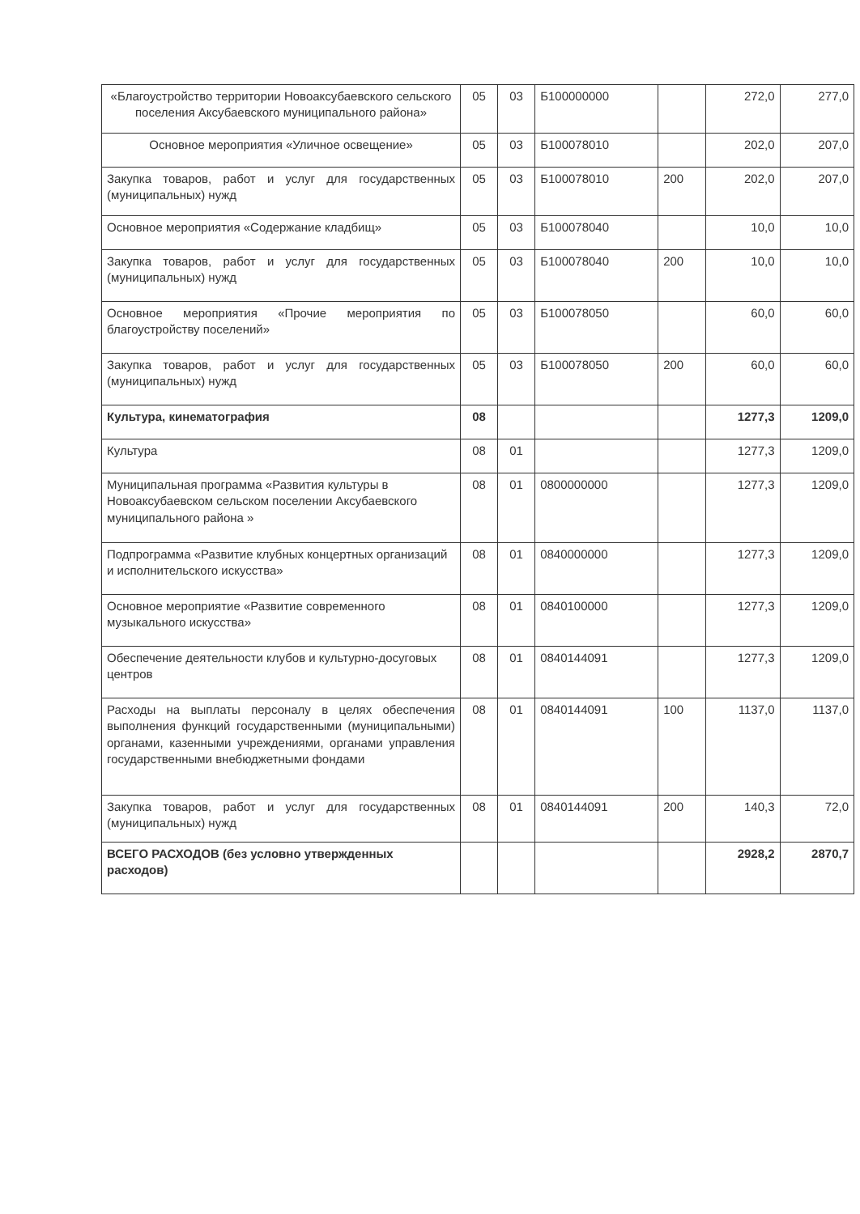| «Благоустройство территории Новоаксубаевского сельского поселения Аксубаевского муниципального района» | 05 | 03 | Б100000000 | | 272,0 | 277,0 |
| Основное мероприятия «Уличное освещение» | 05 | 03 | Б100078010 | | 202,0 | 207,0 |
| Закупка товаров, работ и услуг для государственных (муниципальных) нужд | 05 | 03 | Б100078010 | 200 | 202,0 | 207,0 |
| Основное мероприятия «Содержание кладбищ» | 05 | 03 | Б100078040 | | 10,0 | 10,0 |
| Закупка товаров, работ и услуг для государственных (муниципальных) нужд | 05 | 03 | Б100078040 | 200 | 10,0 | 10,0 |
| Основное мероприятия «Прочие мероприятия по благоустройству поселений» | 05 | 03 | Б100078050 | | 60,0 | 60,0 |
| Закупка товаров, работ и услуг для государственных (муниципальных) нужд | 05 | 03 | Б100078050 | 200 | 60,0 | 60,0 |
| Культура, кинематография | 08 | | | | 1277,3 | 1209,0 |
| Культура | 08 | 01 | | | 1277,3 | 1209,0 |
| Муниципальная программа «Развития культуры в Новоаксубаевском сельском поселении Аксубаевского муниципального района » | 08 | 01 | 0800000000 | | 1277,3 | 1209,0 |
| Подпрограмма «Развитие клубных концертных организаций и исполнительского искусства» | 08 | 01 | 0840000000 | | 1277,3 | 1209,0 |
| Основное мероприятие «Развитие современного музыкального искусства» | 08 | 01 | 0840100000 | | 1277,3 | 1209,0 |
| Обеспечение деятельности клубов и культурно-досуговых центров | 08 | 01 | 0840144091 | | 1277,3 | 1209,0 |
| Расходы на выплаты персоналу в целях обеспечения выполнения функций государственными (муниципальными) органами, казенными учреждениями, органами управления государственными внебюджетными фондами | 08 | 01 | 0840144091 | 100 | 1137,0 | 1137,0 |
| Закупка товаров, работ и услуг для государственных (муниципальных) нужд | 08 | 01 | 0840144091 | 200 | 140,3 | 72,0 |
| ВСЕГО РАСХОДОВ (без условно утвержденных расходов) | | | | | 2928,2 | 2870,7 |